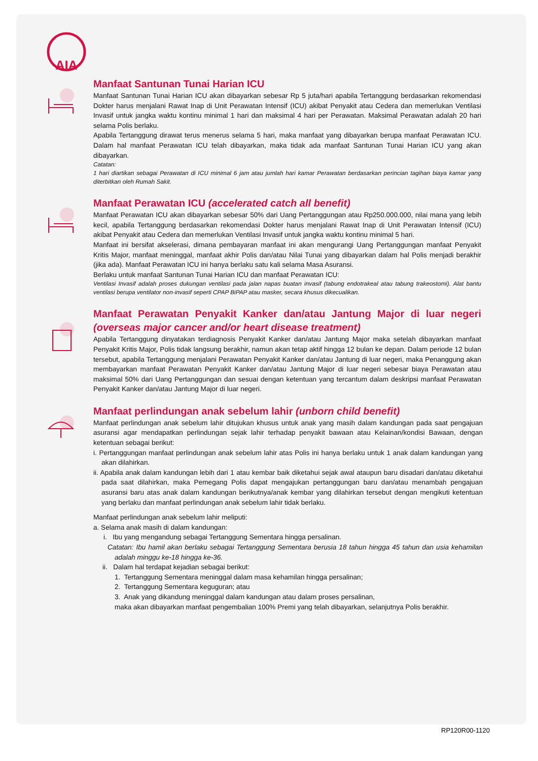AIA
Manfaat Santunan Tunai Harian ICU
Manfaat Santunan Tunai Harian ICU akan dibayarkan sebesar Rp 5 juta/hari apabila Tertanggung berdasarkan rekomendasi Dokter harus menjalani Rawat Inap di Unit Perawatan Intensif (ICU) akibat Penyakit atau Cedera dan memerlukan Ventilasi Invasif untuk jangka waktu kontinu minimal 1 hari dan maksimal 4 hari per Perawatan. Maksimal Perawatan adalah 20 hari selama Polis berlaku.
Apabila Tertanggung dirawat terus menerus selama 5 hari, maka manfaat yang dibayarkan berupa manfaat Perawatan ICU. Dalam hal manfaat Perawatan ICU telah dibayarkan, maka tidak ada manfaat Santunan Tunai Harian ICU yang akan dibayarkan.
Catatan:
1 hari diartikan sebagai Perawatan di ICU minimal 6 jam atau jumlah hari kamar Perawatan berdasarkan perincian tagihan biaya kamar yang diterbitkan oleh Rumah Sakit.
Manfaat Perawatan ICU (accelerated catch all benefit)
Manfaat Perawatan ICU akan dibayarkan sebesar 50% dari Uang Pertanggungan atau Rp250.000.000, nilai mana yang lebih kecil, apabila Tertanggung berdasarkan rekomendasi Dokter harus menjalani Rawat Inap di Unit Perawatan Intensif (ICU) akibat Penyakit atau Cedera dan memerlukan Ventilasi Invasif untuk jangka waktu kontinu minimal 5 hari.
Manfaat ini bersifat akselerasi, dimana pembayaran manfaat ini akan mengurangi Uang Pertanggungan manfaat Penyakit Kritis Major, manfaat meninggal, manfaat akhir Polis dan/atau Nilai Tunai yang dibayarkan dalam hal Polis menjadi berakhir (jika ada). Manfaat Perawatan ICU ini hanya berlaku satu kali selama Masa Asuransi.
Berlaku untuk manfaat Santunan Tunai Harian ICU dan manfaat Perawatan ICU:
Ventilasi Invasif adalah proses dukungan ventilasi pada jalan napas buatan invasif (tabung endotrakeal atau tabung trakeostomi). Alat bantu ventilasi berupa ventilator non-invasif seperti CPAP BiPAP atau masker, secara khusus dikecualikan.
Manfaat Perawatan Penyakit Kanker dan/atau Jantung Major di luar negeri (overseas major cancer and/or heart disease treatment)
Apabila Tertanggung dinyatakan terdiagnosis Penyakit Kanker dan/atau Jantung Major maka setelah dibayarkan manfaat Penyakit Kritis Major, Polis tidak langsung berakhir, namun akan tetap aktif hingga 12 bulan ke depan. Dalam periode 12 bulan tersebut, apabila Tertanggung menjalani Perawatan Penyakit Kanker dan/atau Jantung di luar negeri, maka Penanggung akan membayarkan manfaat Perawatan Penyakit Kanker dan/atau Jantung Major di luar negeri sebesar biaya Perawatan atau maksimal 50% dari Uang Pertanggungan dan sesuai dengan ketentuan yang tercantum dalam deskripsi manfaat Perawatan Penyakit Kanker dan/atau Jantung Major di luar negeri.
Manfaat perlindungan anak sebelum lahir (unborn child benefit)
Manfaat perlindungan anak sebelum lahir ditujukan khusus untuk anak yang masih dalam kandungan pada saat pengajuan asuransi agar mendapatkan perlindungan sejak lahir terhadap penyakit bawaan atau Kelainan/kondisi Bawaan, dengan ketentuan sebagai berikut:
i. Pertanggungan manfaat perlindungan anak sebelum lahir atas Polis ini hanya berlaku untuk 1 anak dalam kandungan yang akan dilahirkan.
ii. Apabila anak dalam kandungan lebih dari 1 atau kembar baik diketahui sejak awal ataupun baru disadari dan/atau diketahui pada saat dilahirkan, maka Pemegang Polis dapat mengajukan pertanggungan baru dan/atau menambah pengajuan asuransi baru atas anak dalam kandungan berikutnya/anak kembar yang dilahirkan tersebut dengan mengikuti ketentuan yang berlaku dan manfaat perlindungan anak sebelum lahir tidak berlaku.
Manfaat perlindungan anak sebelum lahir meliputi:
a. Selama anak masih di dalam kandungan:
i. Ibu yang mengandung sebagai Tertanggung Sementara hingga persalinan.
Catatan: Ibu hamil akan berlaku sebagai Tertanggung Sementara berusia 18 tahun hingga 45 tahun dan usia kehamilan adalah minggu ke-18 hingga ke-36.
ii. Dalam hal terdapat kejadian sebagai berikut:
1. Tertanggung Sementara meninggal dalam masa kehamilan hingga persalinan;
2. Tertanggung Sementara keguguran; atau
3. Anak yang dikandung meninggal dalam kandungan atau dalam proses persalinan,
maka akan dibayarkan manfaat pengembalian 100% Premi yang telah dibayarkan, selanjutnya Polis berakhir.
RP120R00-1120